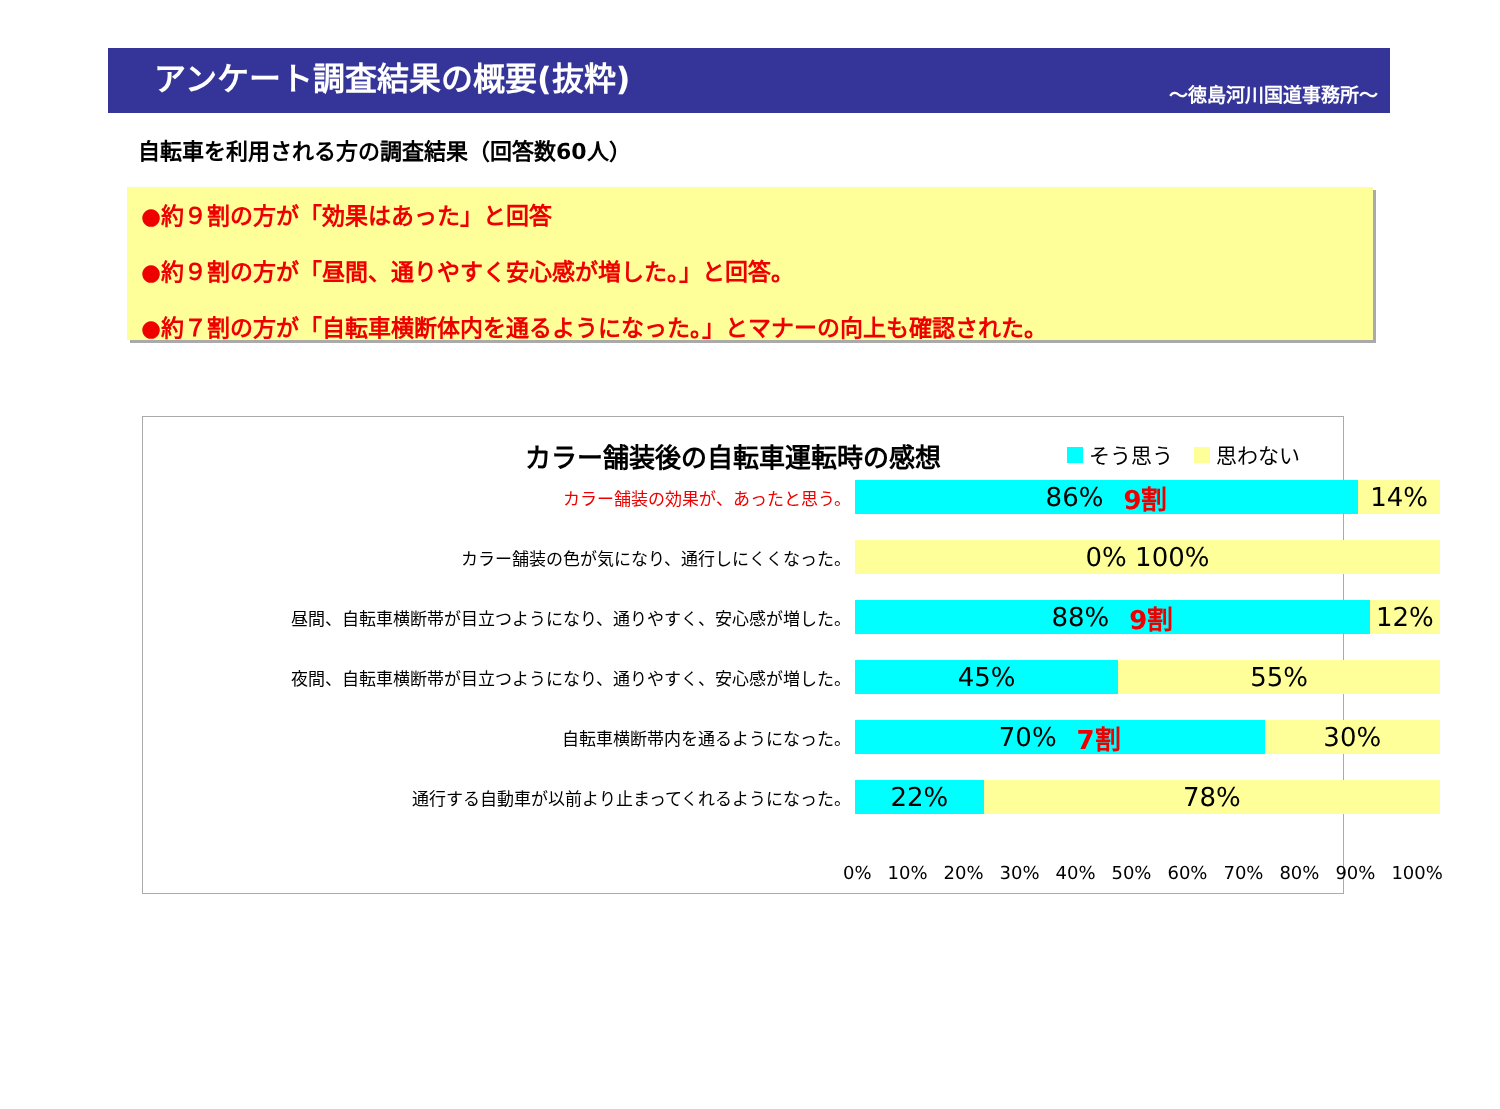アンケート調査結果の概要(抜粋)
～徳島河川国道事務所～
自転車を利用される方の調査結果（回答数60人）
●約９割の方が「効果はあった」と回答
●約９割の方が「昼間、通りやすく安心感が増した。」と回答。
●約７割の方が「自転車横断体内を通るようになった。」とマナーの向上も確認された。
カラー舗装後の自転車運転時の感想 そう思う 思わない
カラー舗装の効果が、あったと思う。
86% 9割 14%
カラー舗装の色が気になり、通行しにくくなった。
0% 100%
昼間、自転車横断帯が目立つようになり、通りやすく、安心感が増した。
88% 9割 12%
夜間、自転車横断帯が目立つようになり、通りやすく、安心感が増した。
45% 55%
自転車横断帯内を通るようになった。
70% 7割 30%
通行する自動車が以前より止まってくれるようになった。
22% 78%
0% 10% 20% 30% 40% 50% 60% 70% 80% 90% 100%